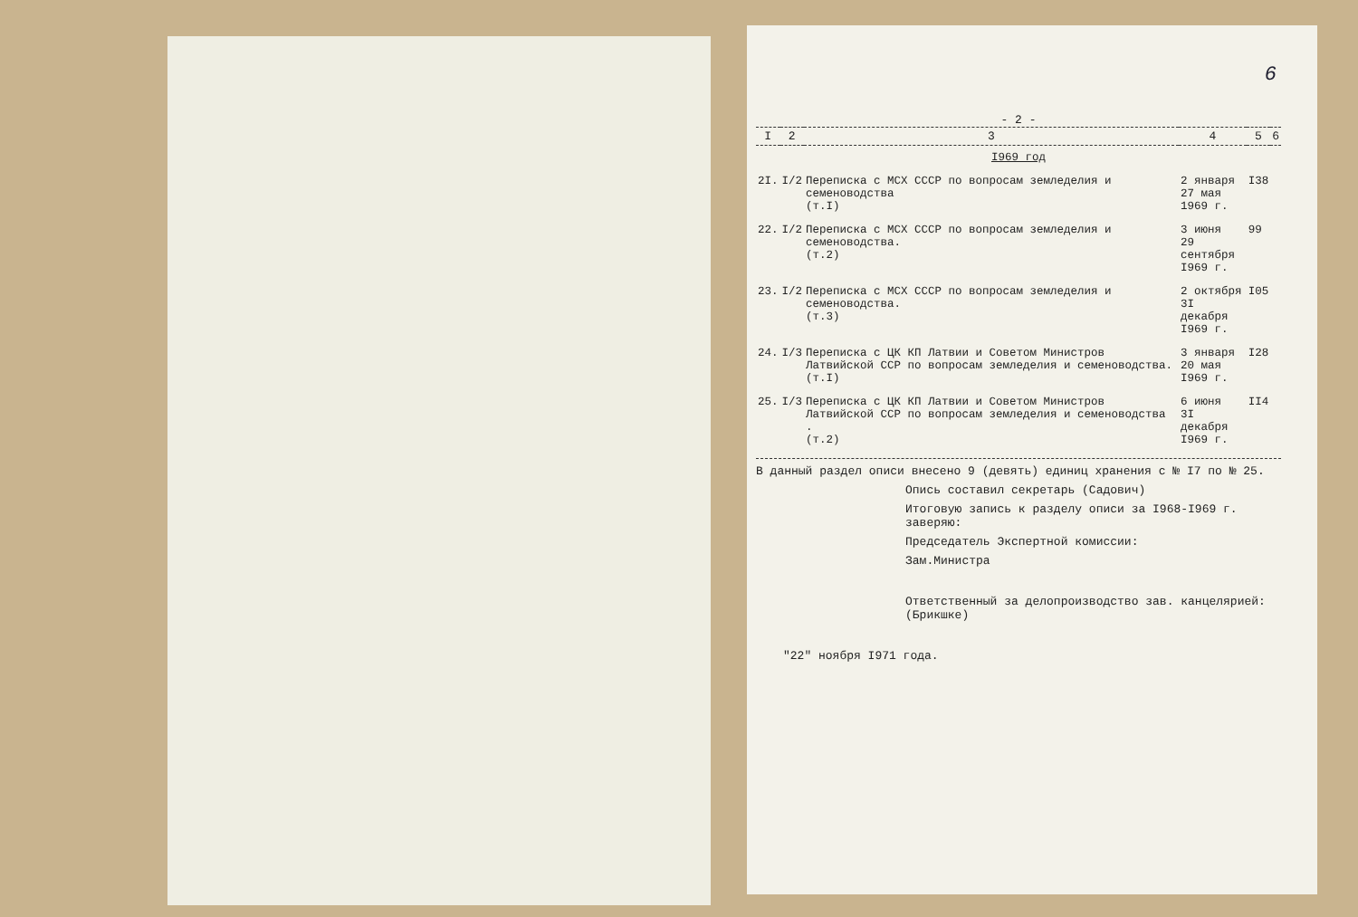6
- 2 -
| I | 2 | 3 | 4 | 5 | 6 |
| --- | --- | --- | --- | --- | --- |
| I969 год | | | | | |
| 2I. | I/2 | Переписка с МСХ СССР по вопросам земледелия и семеноводства (т.I) | 2 января 27 мая 1969 г. | I38 | |
| 22. | I/2 | Переписка с МСХ СССР по вопросам земледелия и семеноводства. (т.2) | 3 июня 29 сентября I969 г. | 99 | |
| 23. | I/2 | Переписка с МСХ СССР по вопросам земледелия и семеноводства. (т.3) | 2 октября 3I декабря I969 г. | I05 | |
| 24. | I/3 | Переписка с ЦК КП Латвии и Советом Министров Латвийской ССР по вопросам земледелия и семеноводства. (т.I) | 3 января 20 мая I969 г. | I28 | |
| 25. | I/3 | Переписка с ЦК КП Латвии и Советом Министров Латвийской ССР по вопросам земледелия и семеноводства . (т.2) | 6 июня 3I декабря I969 г. | II4 | |
В данный раздел описи внесено 9 (девять) единиц хранения с № I7 по № 25.
Опись составил секретарь (Садович)
Итоговую запись к разделу описи за I968-I969 г. заверяю:
Председатель Экспертной комиссии:
Зам.Министра
Ответственный за делопроизводство зав. канцелярией: (Брикшке)
"22" ноября I971 года.